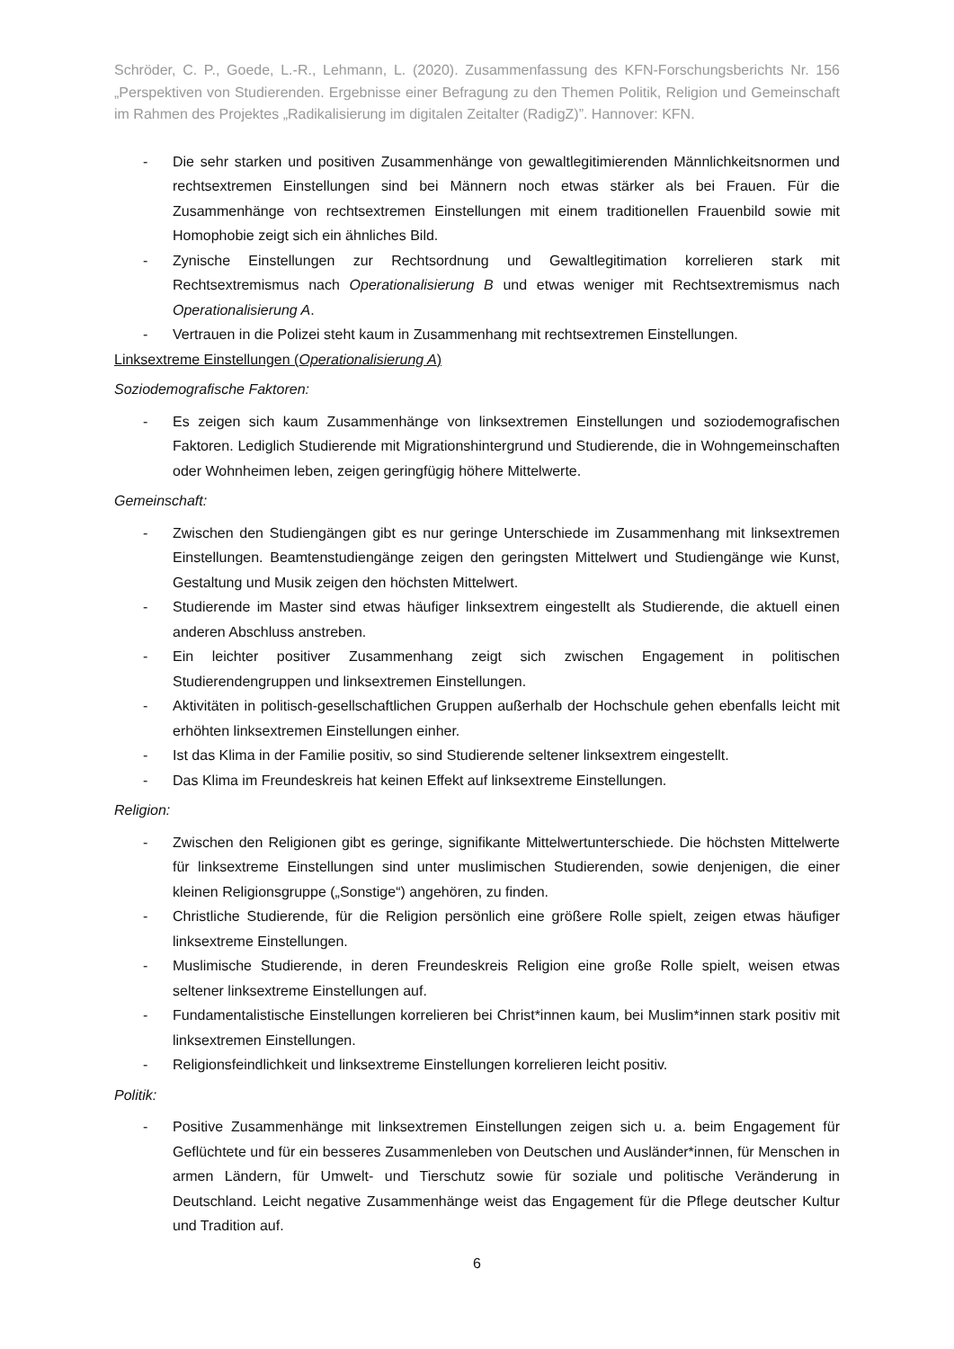Schröder, C. P., Goede, L.-R., Lehmann, L. (2020). Zusammenfassung des KFN-Forschungsberichts Nr. 156 „Perspektiven von Studierenden. Ergebnisse einer Befragung zu den Themen Politik, Religion und Gemeinschaft im Rahmen des Projektes „Radikalisierung im digitalen Zeitalter (RadigZ)”. Hannover: KFN.
- Die sehr starken und positiven Zusammenhänge von gewaltlegitimierenden Männlichkeitsnormen und rechtsextremen Einstellungen sind bei Männern noch etwas stärker als bei Frauen. Für die Zusammenhänge von rechtsextremen Einstellungen mit einem traditionellen Frauenbild sowie mit Homophobie zeigt sich ein ähnliches Bild.
- Zynische Einstellungen zur Rechtsordnung und Gewaltlegitimation korrelieren stark mit Rechtsextremismus nach Operationalisierung B und etwas weniger mit Rechtsextremismus nach Operationalisierung A.
- Vertrauen in die Polizei steht kaum in Zusammenhang mit rechtsextremen Einstellungen.
Linksextreme Einstellungen (Operationalisierung A)
Soziodemografische Faktoren:
- Es zeigen sich kaum Zusammenhänge von linksextremen Einstellungen und soziodemografischen Faktoren. Lediglich Studierende mit Migrationshintergrund und Studierende, die in Wohngemeinschaften oder Wohnheimen leben, zeigen geringfügig höhere Mittelwerte.
Gemeinschaft:
- Zwischen den Studiengängen gibt es nur geringe Unterschiede im Zusammenhang mit linksextremen Einstellungen. Beamtenstudiengänge zeigen den geringsten Mittelwert und Studiengänge wie Kunst, Gestaltung und Musik zeigen den höchsten Mittelwert.
- Studierende im Master sind etwas häufiger linksextrem eingestellt als Studierende, die aktuell einen anderen Abschluss anstreben.
- Ein leichter positiver Zusammenhang zeigt sich zwischen Engagement in politischen Studierendengruppen und linksextremen Einstellungen.
- Aktivitäten in politisch-gesellschaftlichen Gruppen außerhalb der Hochschule gehen ebenfalls leicht mit erhöhten linksextremen Einstellungen einher.
- Ist das Klima in der Familie positiv, so sind Studierende seltener linksextrem eingestellt.
- Das Klima im Freundeskreis hat keinen Effekt auf linksextreme Einstellungen.
Religion:
- Zwischen den Religionen gibt es geringe, signifikante Mittelwertunterschiede. Die höchsten Mittelwerte für linksextreme Einstellungen sind unter muslimischen Studierenden, sowie denjenigen, die einer kleinen Religionsgruppe („Sonstige“) angehören, zu finden.
- Christliche Studierende, für die Religion persönlich eine größere Rolle spielt, zeigen etwas häufiger linksextreme Einstellungen.
- Muslimische Studierende, in deren Freundeskreis Religion eine große Rolle spielt, weisen etwas seltener linksextreme Einstellungen auf.
- Fundamentalistische Einstellungen korrelieren bei Christ*innen kaum, bei Muslim*innen stark positiv mit linksextremen Einstellungen.
- Religionsfeindlichkeit und linksextreme Einstellungen korrelieren leicht positiv.
Politik:
- Positive Zusammenhänge mit linksextremen Einstellungen zeigen sich u. a. beim Engagement für Geflüchtete und für ein besseres Zusammenleben von Deutschen und Ausländer*innen, für Menschen in armen Ländern, für Umwelt- und Tierschutz sowie für soziale und politische Veränderung in Deutschland. Leicht negative Zusammenhänge weist das Engagement für die Pflege deutscher Kultur und Tradition auf.
6